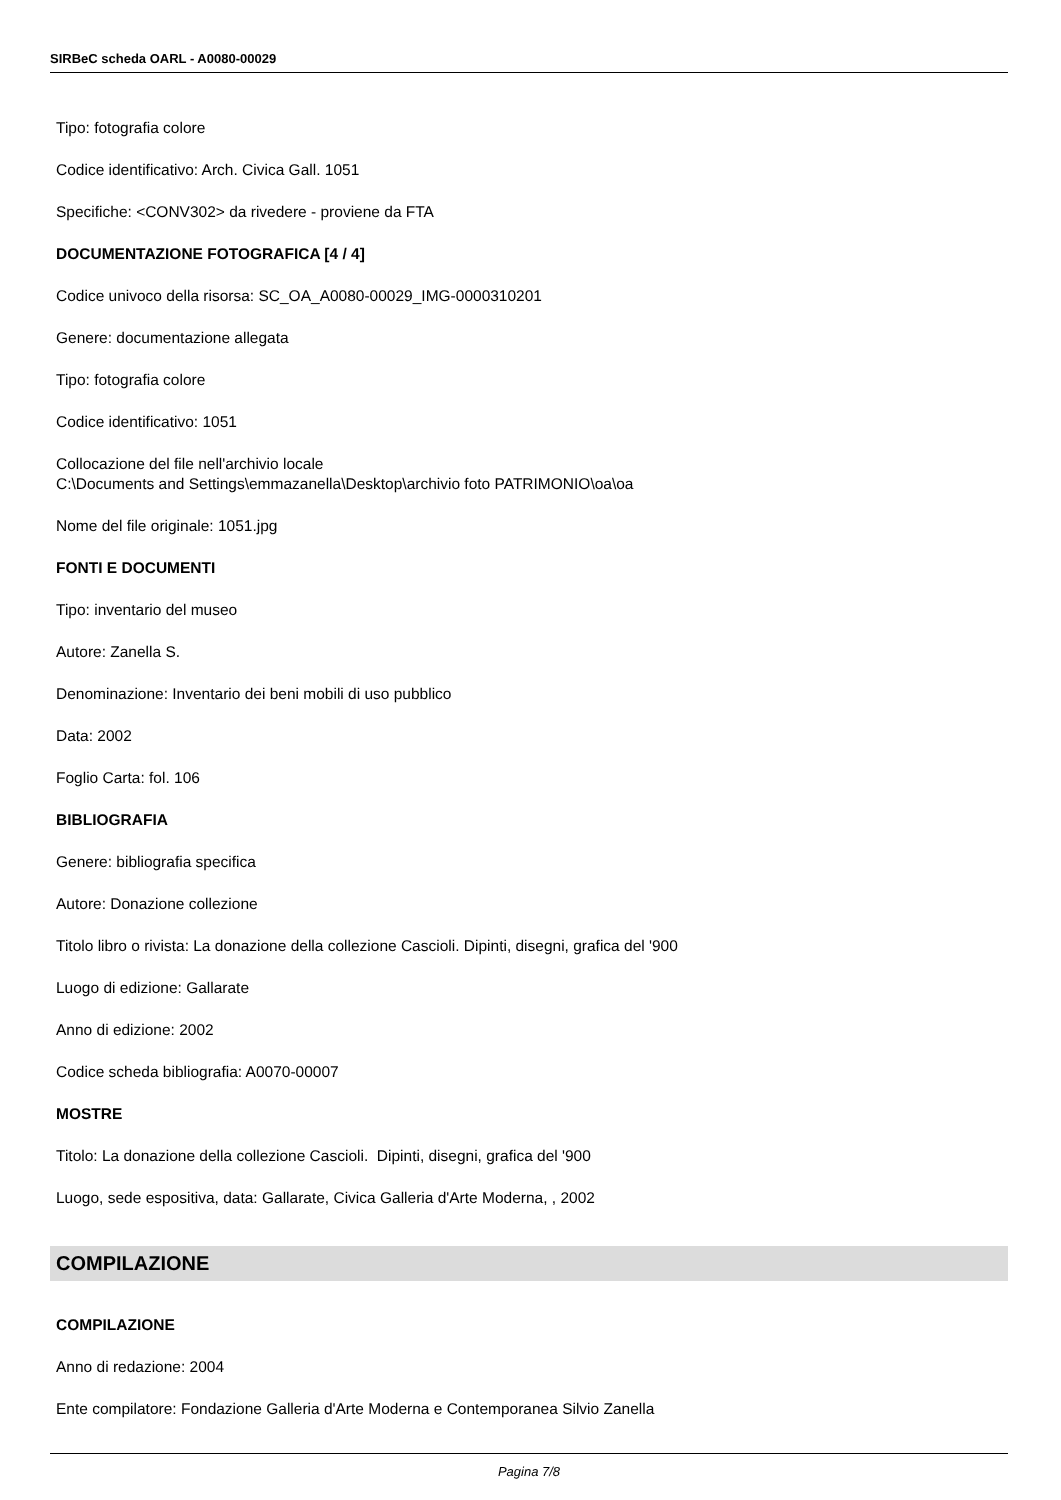SIRBeC scheda OARL - A0080-00029
Tipo: fotografia colore
Codice identificativo: Arch. Civica Gall. 1051
Specifiche: <CONV302> da rivedere - proviene da FTA
DOCUMENTAZIONE FOTOGRAFICA [4 / 4]
Codice univoco della risorsa: SC_OA_A0080-00029_IMG-0000310201
Genere: documentazione allegata
Tipo: fotografia colore
Codice identificativo: 1051
Collocazione del file nell'archivio locale
C:\Documents and Settings\emmazanella\Desktop\archivio foto PATRIMONIO\oa\oa
Nome del file originale: 1051.jpg
FONTI E DOCUMENTI
Tipo: inventario del museo
Autore: Zanella S.
Denominazione: Inventario dei beni mobili di uso pubblico
Data: 2002
Foglio Carta: fol. 106
BIBLIOGRAFIA
Genere: bibliografia specifica
Autore: Donazione collezione
Titolo libro o rivista: La donazione della collezione Cascioli. Dipinti, disegni, grafica del '900
Luogo di edizione: Gallarate
Anno di edizione: 2002
Codice scheda bibliografia: A0070-00007
MOSTRE
Titolo: La donazione della collezione Cascioli. Dipinti, disegni, grafica del '900
Luogo, sede espositiva, data: Gallarate, Civica Galleria d'Arte Moderna, , 2002
COMPILAZIONE
COMPILAZIONE
Anno di redazione: 2004
Ente compilatore: Fondazione Galleria d'Arte Moderna e Contemporanea Silvio Zanella
Pagina 7/8